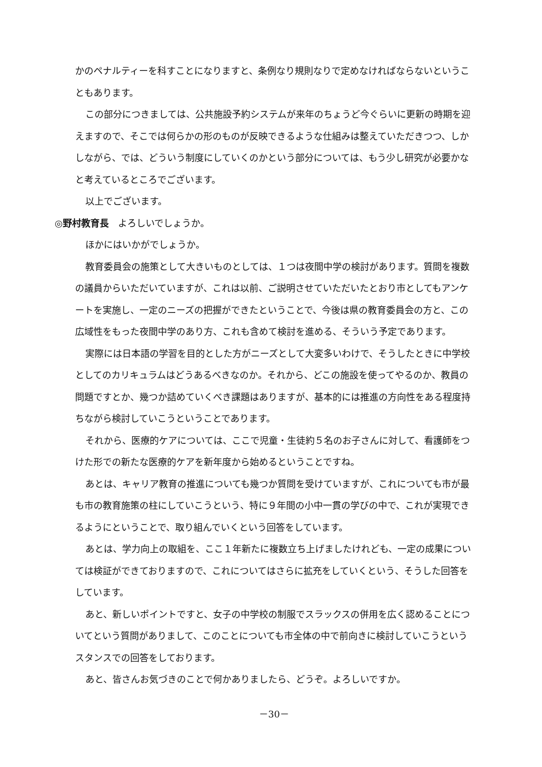かのペナルティーを科すことになりますと、条例なり規則なりで定めなければならないということもあります。
この部分につきましては、公共施設予約システムが来年のちょうど今ぐらいに更新の時期を迎えますので、そこでは何らかの形のものが反映できるような仕組みは整えていただきつつ、しかしながら、では、どういう制度にしていくのかという部分については、もう少し研究が必要かなと考えているところでございます。
以上でございます。
◎野村教育長　よろしいでしょうか。
ほかにはいかがでしょうか。
教育委員会の施策として大きいものとしては、１つは夜間中学の検討があります。質問を複数の議員からいただいていますが、これは以前、ご説明させていただいたとおり市としてもアンケートを実施し、一定のニーズの把握ができたということで、今後は県の教育委員会の方と、この広域性をもった夜間中学のあり方、これも含めて検討を進める、そういう予定であります。
実際には日本語の学習を目的とした方がニーズとして大変多いわけで、そうしたときに中学校としてのカリキュラムはどうあるべきなのか。それから、どこの施設を使ってやるのか、教員の問題ですとか、幾つか詰めていくべき課題はありますが、基本的には推進の方向性をある程度持ちながら検討していこうということであります。
それから、医療的ケアについては、ここで児童・生徒約５名のお子さんに対して、看護師をつけた形での新たな医療的ケアを新年度から始めるということですね。
あとは、キャリア教育の推進についても幾つか質問を受けていますが、これについても市が最も市の教育施策の柱にしていこうという、特に９年間の小中一貫の学びの中で、これが実現できるようにということで、取り組んでいくという回答をしています。
あとは、学力向上の取組を、ここ１年新たに複数立ち上げましたけれども、一定の成果については検証ができておりますので、これについてはさらに拡充をしていくという、そうした回答をしています。
あと、新しいポイントですと、女子の中学校の制服でスラックスの併用を広く認めることについてという質問がありまして、このことについても市全体の中で前向きに検討していこうというスタンスでの回答をしております。
あと、皆さんお気づきのことで何かありましたら、どうぞ。よろしいですか。
－30－